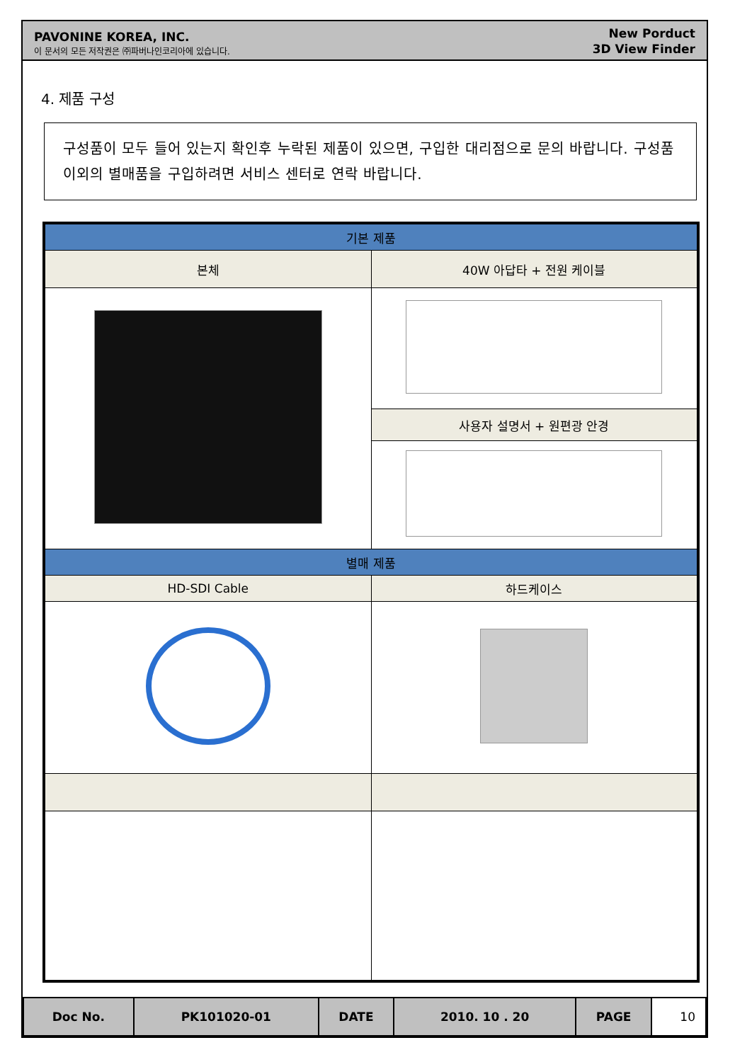PAVONINE KOREA, INC.
이 문서의 모든 저작권은 ㈜파버나인코리아에 있습니다.
New Porduct
3D View Finder
4. 제품 구성
구성품이 모두 들어 있는지 확인후 누락된 제품이 있으면, 구입한 대리점으로 문의 바랍니다. 구성품 이외의 별매품을 구입하려면 서비스 센터로 연락 바랍니다.
| 기본 제품 | |
| --- | --- |
| 본체 | 40W 아답타 + 전원 케이블 |
| | 사용자 설명서 + 원편광 안경 |
| 별매 제품 | |
| HD-SDI Cable | 하드케이스 |
| Doc No. | PK101020-01 | DATE | 2010. 10 . 20 | PAGE | 10 |